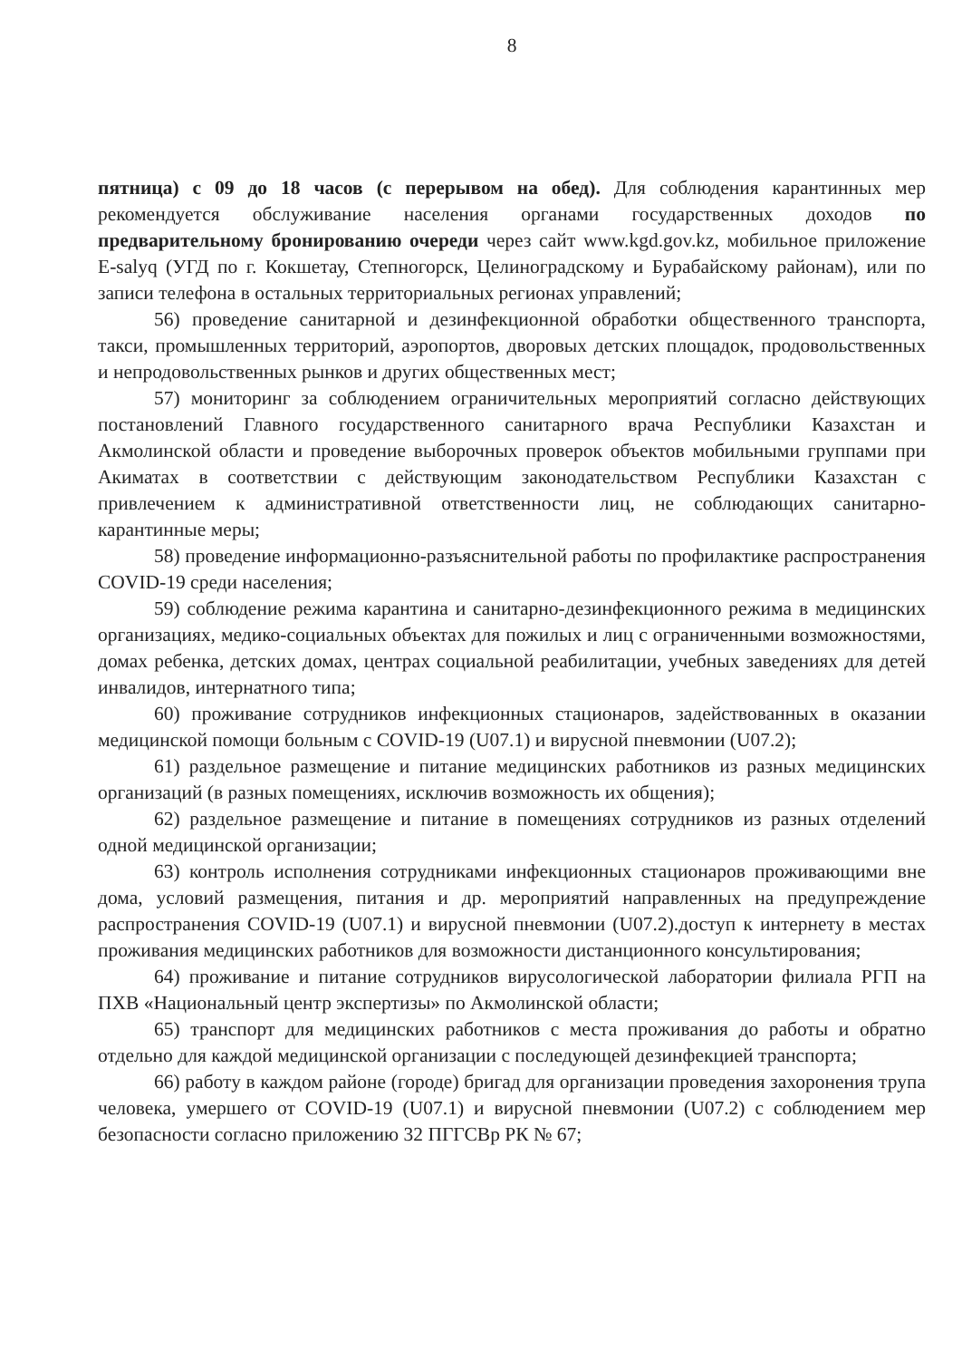8
пятница) с 09 до 18 часов (с перерывом на обед). Для соблюдения карантинных мер рекомендуется обслуживание населения органами государственных доходов по предварительному бронированию очереди через сайт www.kgd.gov.kz, мобильное приложение E-salyq (УГД по г. Кокшетау, Степногорск, Целиноградскому и Бурабайскому районам), или по записи телефона в остальных территориальных регионах управлений;
56) проведение санитарной и дезинфекционной обработки общественного транспорта, такси, промышленных территорий, аэропортов, дворовых детских площадок, продовольственных и непродовольственных рынков и других общественных мест;
57) мониторинг за соблюдением ограничительных мероприятий согласно действующих постановлений Главного государственного санитарного врача Республики Казахстан и Акмолинской области и проведение выборочных проверок объектов мобильными группами при Акиматах в соответствии с действующим законодательством Республики Казахстан с привлечением к административной ответственности лиц, не соблюдающих санитарно-карантинные меры;
58) проведение информационно-разъяснительной работы по профилактике распространения COVID-19 среди населения;
59) соблюдение режима карантина и санитарно-дезинфекционного режима в медицинских организациях, медико-социальных объектах для пожилых и лиц с ограниченными возможностями, домах ребенка, детских домах, центрах социальной реабилитации, учебных заведениях для детей инвалидов, интернатного типа;
60) проживание сотрудников инфекционных стационаров, задействованных в оказании медицинской помощи больным с COVID-19 (U07.1) и вирусной пневмонии (U07.2);
61) раздельное размещение и питание медицинских работников из разных медицинских организаций (в разных помещениях, исключив возможность их общения);
62) раздельное размещение и питание в помещениях сотрудников из разных отделений одной медицинской организации;
63) контроль исполнения сотрудниками инфекционных стационаров проживающими вне дома, условий размещения, питания и др. мероприятий направленных на предупреждение распространения COVID-19 (U07.1) и вирусной пневмонии (U07.2).доступ к интернету в местах проживания медицинских работников для возможности дистанционного консультирования;
64) проживание и питание сотрудников вирусологической лаборатории филиала РГП на ПХВ «Национальный центр экспертизы» по Акмолинской области;
65) транспорт для медицинских работников с места проживания до работы и обратно отдельно для каждой медицинской организации с последующей дезинфекцией транспорта;
66) работу в каждом районе (городе) бригад для организации проведения захоронения трупа человека, умершего от COVID-19 (U07.1) и вирусной пневмонии (U07.2) с соблюдением мер безопасности согласно приложению 32 ПГГСВр РК № 67;